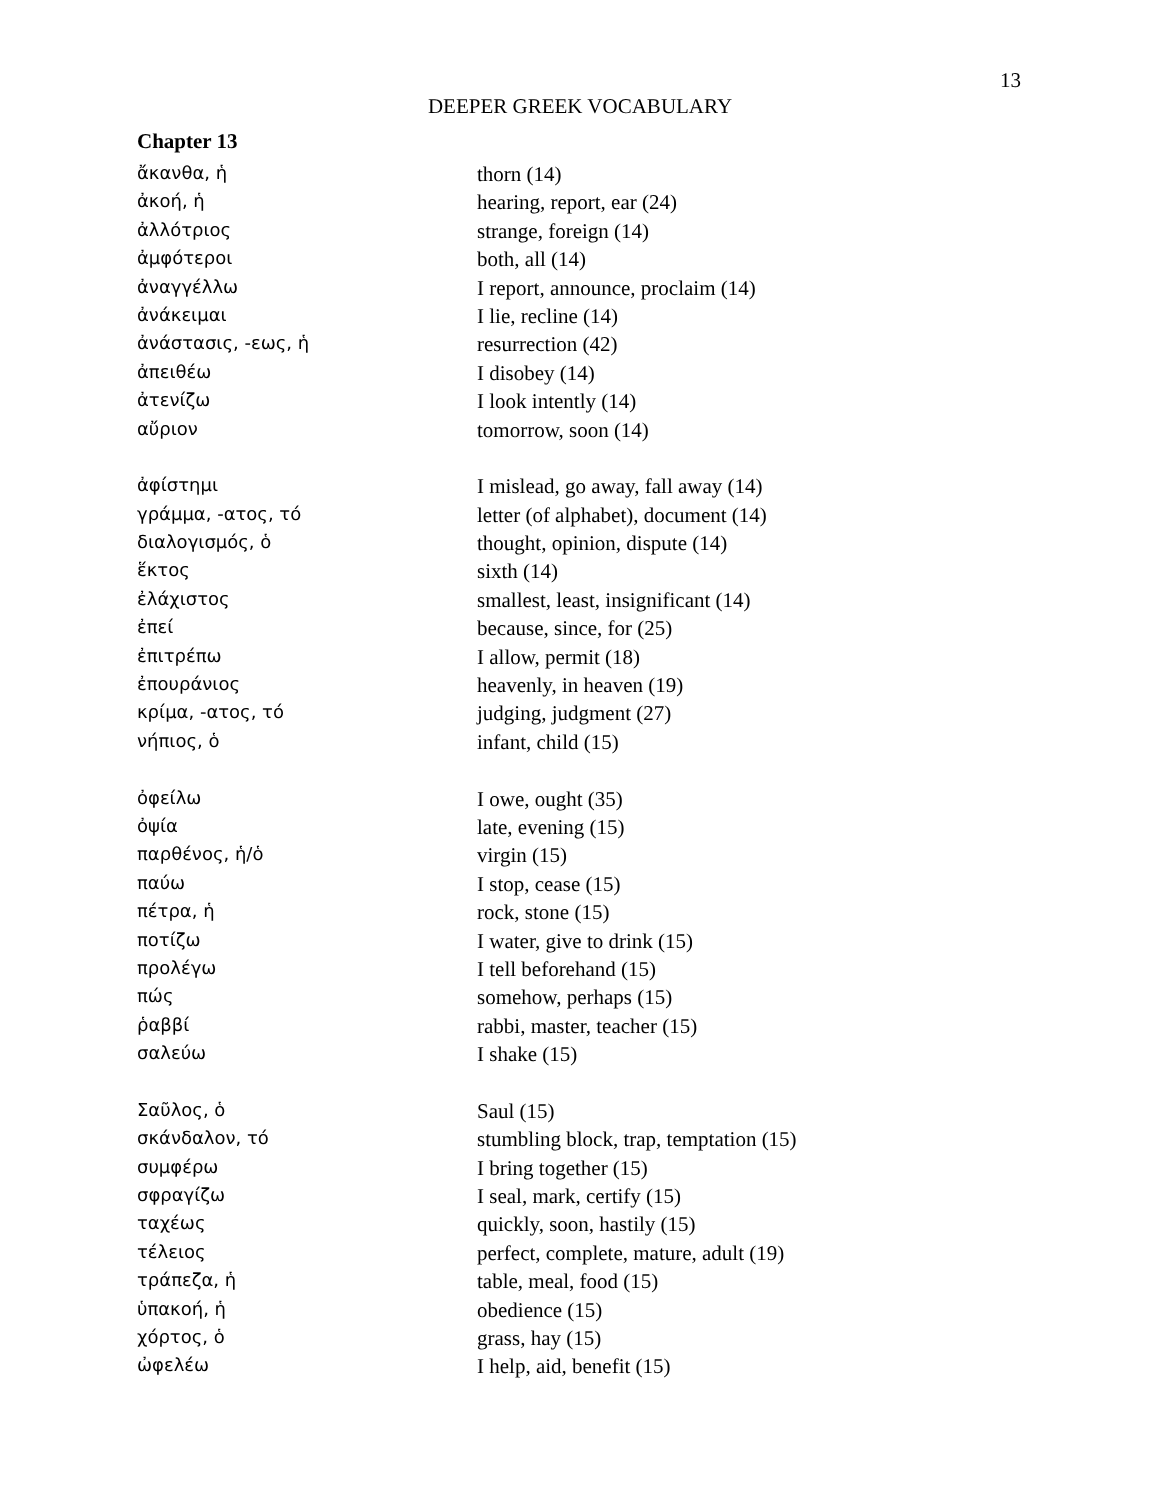13
DEEPER GREEK VOCABULARY
Chapter 13
| ἄκανθα, ἡ | thorn (14) |
| ἀκοή, ἡ | hearing, report, ear (24) |
| ἀλλότριος | strange, foreign (14) |
| ἀμφότεροι | both, all (14) |
| ἀναγγέλλω | I report, announce, proclaim (14) |
| ἀνάκειμαι | I lie, recline (14) |
| ἀνάστασις, -εως, ἡ | resurrection (42) |
| ἀπειθέω | I disobey (14) |
| ἀτενίζω | I look intently (14) |
| αὔριον | tomorrow, soon (14) |
| ἀφίστημι | I mislead, go away, fall away (14) |
| γράμμα, -ατος, τό | letter (of alphabet), document (14) |
| διαλογισμός, ὁ | thought, opinion, dispute (14) |
| ἕκτος | sixth (14) |
| ἐλάχιστος | smallest, least, insignificant (14) |
| ἐπεί | because, since, for (25) |
| ἐπιτρέπω | I allow, permit (18) |
| ἐπουράνιος | heavenly, in heaven (19) |
| κρίμα, -ατος, τό | judging, judgment (27) |
| νήπιος, ὁ | infant, child (15) |
| ὀφείλω | I owe, ought (35) |
| ὀψία | late, evening (15) |
| παρθένος, ἡ/ὁ | virgin (15) |
| παύω | I stop, cease (15) |
| πέτρα, ἡ | rock, stone (15) |
| ποτίζω | I water, give to drink (15) |
| προλέγω | I tell beforehand (15) |
| πώς | somehow, perhaps (15) |
| ῥαββί | rabbi, master, teacher (15) |
| σαλεύω | I shake (15) |
| Σαῦλος, ὁ | Saul (15) |
| σκάνδαλον, τό | stumbling block, trap, temptation (15) |
| συμφέρω | I bring together (15) |
| σφραγίζω | I seal, mark, certify (15) |
| ταχέως | quickly, soon, hastily (15) |
| τέλειος | perfect, complete, mature, adult (19) |
| τράπεζα, ἡ | table, meal, food (15) |
| ὑπακοή, ἡ | obedience (15) |
| χόρτος, ὁ | grass, hay (15) |
| ὠφελέω | I help, aid, benefit (15) |